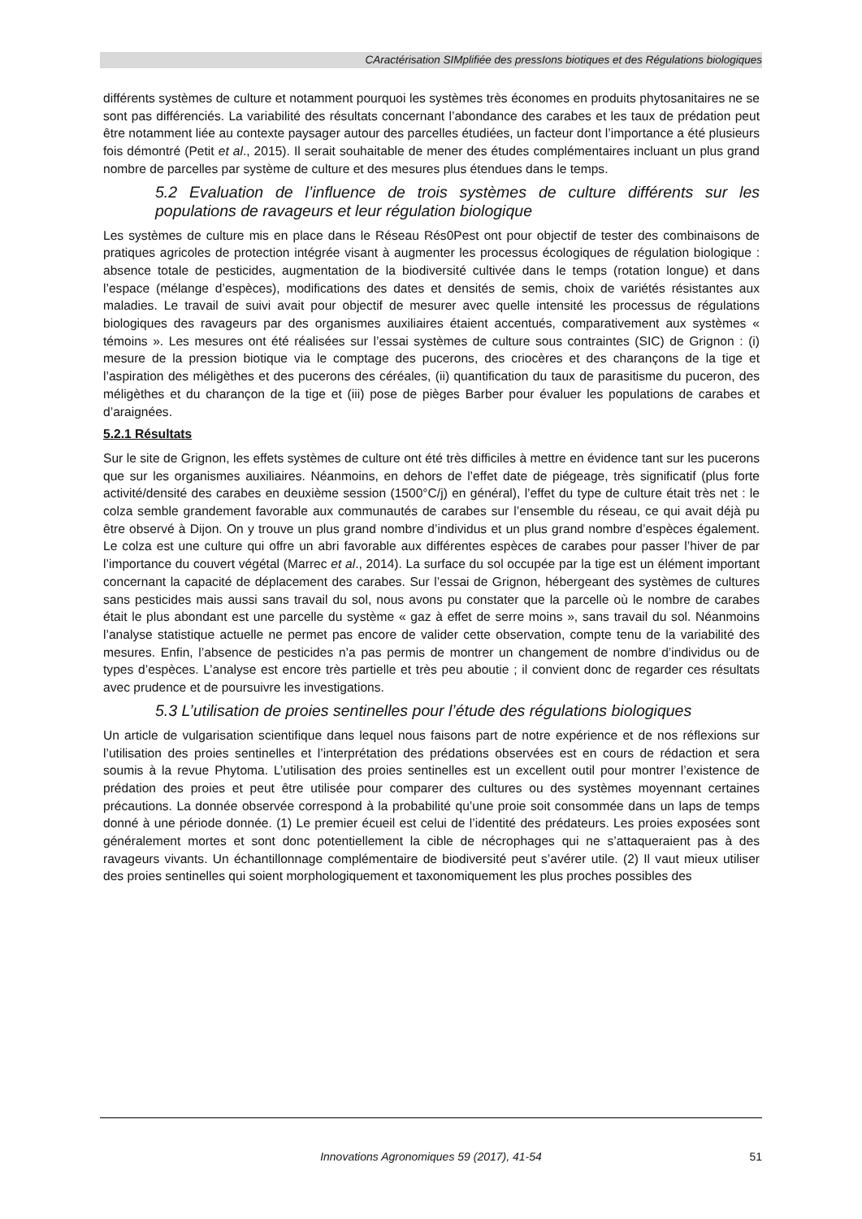CAractérisation SIMplifiée des pressIons biotiques et des Régulations biologiques
différents systèmes de culture et notamment pourquoi les systèmes très économes en produits phytosanitaires ne se sont pas différenciés. La variabilité des résultats concernant l’abondance des carabes et les taux de prédation peut être notamment liée au contexte paysager autour des parcelles étudiées, un facteur dont l’importance a été plusieurs fois démontré (Petit et al., 2015). Il serait souhaitable de mener des études complémentaires incluant un plus grand nombre de parcelles par système de culture et des mesures plus étendues dans le temps.
5.2 Evaluation de l’influence de trois systèmes de culture différents sur les populations de ravageurs et leur régulation biologique
Les systèmes de culture mis en place dans le Réseau Rés0Pest ont pour objectif de tester des combinaisons de pratiques agricoles de protection intégrée visant à augmenter les processus écologiques de régulation biologique : absence totale de pesticides, augmentation de la biodiversité cultivée dans le temps (rotation longue) et dans l’espace (mélange d’espèces), modifications des dates et densités de semis, choix de variétés résistantes aux maladies. Le travail de suivi avait pour objectif de mesurer avec quelle intensité les processus de régulations biologiques des ravageurs par des organismes auxiliaires étaient accentués, comparativement aux systèmes « témoins ». Les mesures ont été réalisées sur l’essai systèmes de culture sous contraintes (SIC) de Grignon : (i) mesure de la pression biotique via le comptage des pucerons, des criocères et des charançons de la tige et l’aspiration des méligèthes et des pucerons des céréales, (ii) quantification du taux de parasitisme du puceron, des méligèthes et du charançon de la tige et (iii) pose de pièges Barber pour évaluer les populations de carabes et d’araignées.
5.2.1 Résultats
Sur le site de Grignon, les effets systèmes de culture ont été très difficiles à mettre en évidence tant sur les pucerons que sur les organismes auxiliaires. Néanmoins, en dehors de l’effet date de piégeage, très significatif (plus forte activité/densité des carabes en deuxième session (1500°C/j) en général), l’effet du type de culture était très net : le colza semble grandement favorable aux communautés de carabes sur l’ensemble du réseau, ce qui avait déjà pu être observé à Dijon. On y trouve un plus grand nombre d’individus et un plus grand nombre d’espèces également. Le colza est une culture qui offre un abri favorable aux différentes espèces de carabes pour passer l’hiver de par l’importance du couvert végétal (Marrec et al., 2014). La surface du sol occupée par la tige est un élément important concernant la capacité de déplacement des carabes. Sur l’essai de Grignon, hébergeant des systèmes de cultures sans pesticides mais aussi sans travail du sol, nous avons pu constater que la parcelle où le nombre de carabes était le plus abondant est une parcelle du système « gaz à effet de serre moins », sans travail du sol. Néanmoins l’analyse statistique actuelle ne permet pas encore de valider cette observation, compte tenu de la variabilité des mesures. Enfin, l’absence de pesticides n’a pas permis de montrer un changement de nombre d’individus ou de types d’espèces. L’analyse est encore très partielle et très peu aboutie ; il convient donc de regarder ces résultats avec prudence et de poursuivre les investigations.
5.3 L’utilisation de proies sentinelles pour l’étude des régulations biologiques
Un article de vulgarisation scientifique dans lequel nous faisons part de notre expérience et de nos réflexions sur l’utilisation des proies sentinelles et l’interprétation des prédations observées est en cours de rédaction et sera soumis à la revue Phytoma. L’utilisation des proies sentinelles est un excellent outil pour montrer l’existence de prédation des proies et peut être utilisée pour comparer des cultures ou des systèmes moyennant certaines précautions. La donnée observée correspond à la probabilité qu’une proie soit consommée dans un laps de temps donné à une période donnée. (1) Le premier écueil est celui de l’identité des prédateurs. Les proies exposées sont généralement mortes et sont donc potentiellement la cible de nécrophages qui ne s’attaqueraient pas à des ravageurs vivants. Un échantillonnage complémentaire de biodiversité peut s’avérer utile. (2) Il vaut mieux utiliser des proies sentinelles qui soient morphologiquement et taxonomiquement les plus proches possibles des
Innovations Agronomiques 59 (2017), 41-54 51